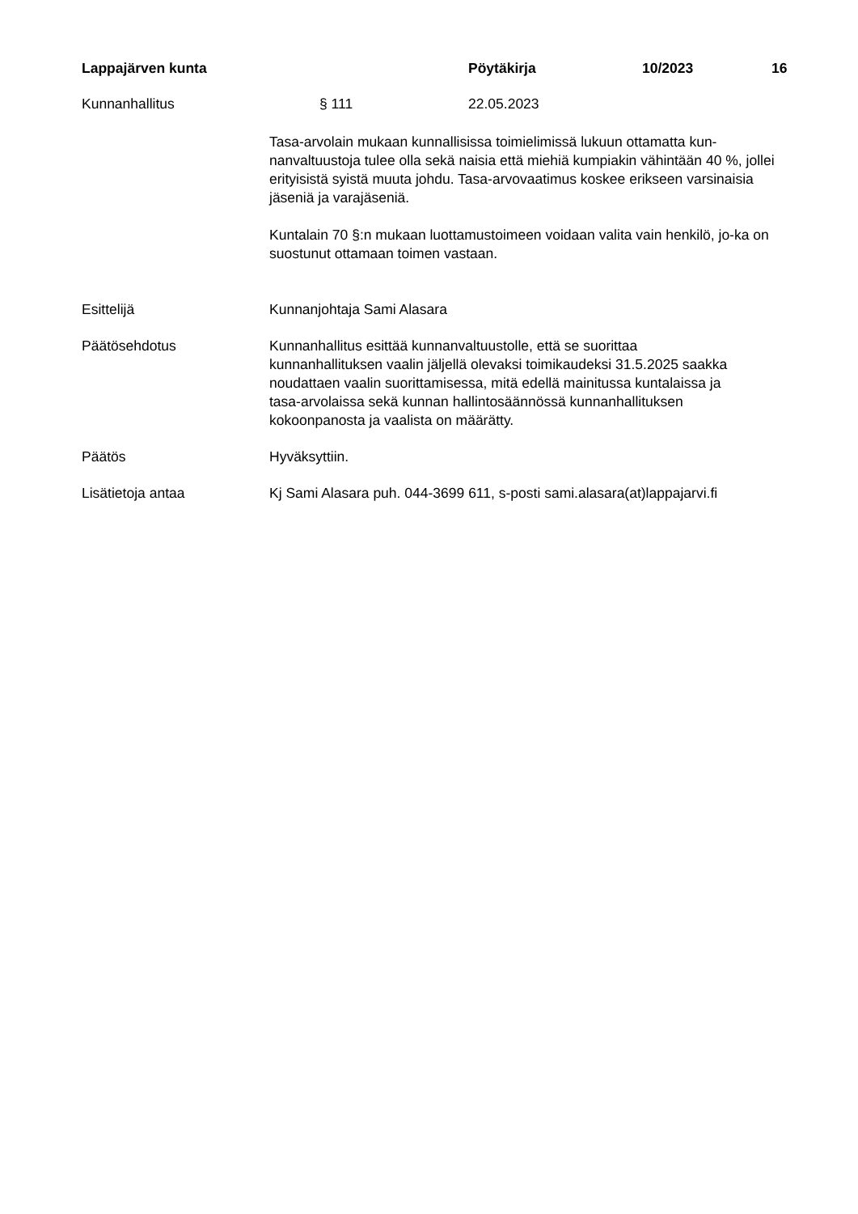Lappajärven kunta Pöytäkirja 10/2023 16
Kunnanhallitus § 111 22.05.2023
Tasa-arvolain mukaan kunnallisissa toimielimissä lukuun ottamatta kun-nanvaltuustoja tulee olla sekä naisia että miehiä kumpiakin vähintään 40 %, jollei erityisistä syistä muuta johdu. Tasa-arvovaatimus koskee erikseen varsinaisia jäseniä ja varajäseniä.
Kuntalain 70 §:n mukaan luottamustoimeen voidaan valita vain henkilö, jo-ka on suostunut ottamaan toimen vastaan.
Esittelijä Kunnanjohtaja Sami Alasara
Päätösehdotus Kunnanhallitus esittää kunnanvaltuustolle, että se suorittaa
kunnanhallituksen vaalin jäljellä olevaksi toimikaudeksi 31.5.2025 saakka
noudattaen vaalin suorittamisessa, mitä edellä mainitussa kuntalaissa ja
tasa-arvolaissa sekä kunnan hallintosäännössä kunnanhallituksen
kokoonpanosta ja vaalista on määrätty.
Päätös Hyväksyttiin.
Lisätietoja antaa Kj Sami Alasara puh. 044-3699 611, s-posti sami.alasara(at)lappajarvi.fi